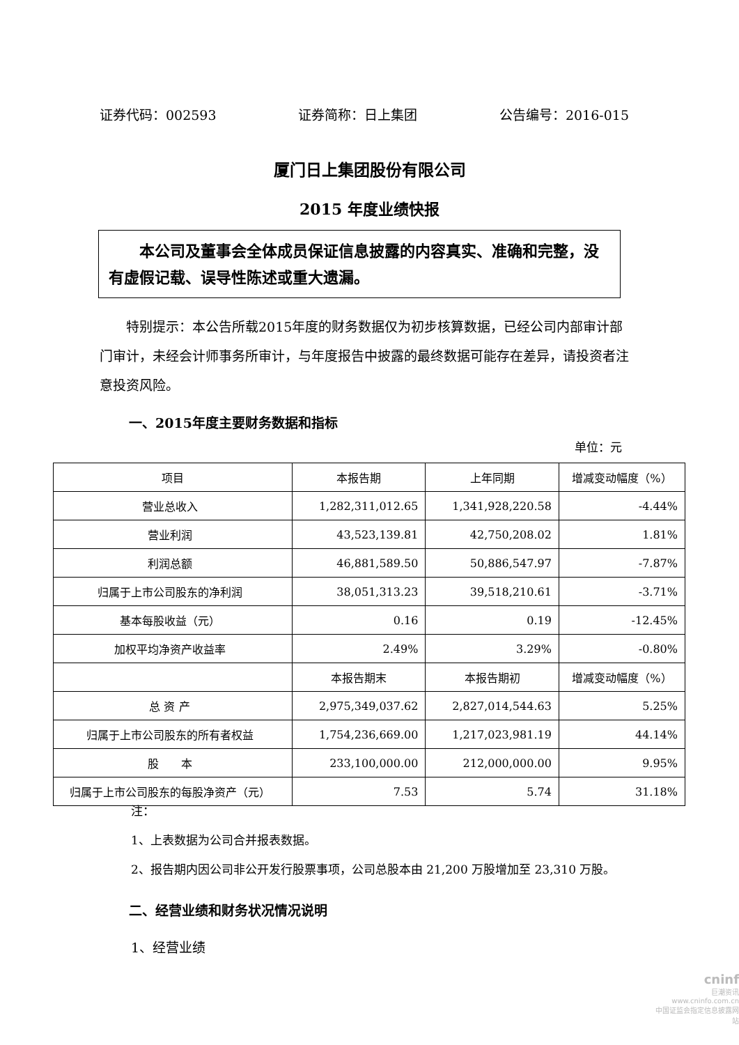证券代码：002593 证券简称：日上集团 公告编号：2016-015
厦门日上集团股份有限公司
2015 年度业绩快报
本公司及董事会全体成员保证信息披露的内容真实、准确和完整，没有虚假记载、误导性陈述或重大遗漏。
特别提示：本公告所载2015年度的财务数据仅为初步核算数据，已经公司内部审计部门审计，未经会计师事务所审计，与年度报告中披露的最终数据可能存在差异，请投资者注意投资风险。
一、2015年度主要财务数据和指标
单位：元
| 项目 | 本报告期 | 上年同期 | 增减变动幅度（%） |
| --- | --- | --- | --- |
| 营业总收入 | 1,282,311,012.65 | 1,341,928,220.58 | -4.44% |
| 营业利润 | 43,523,139.81 | 42,750,208.02 | 1.81% |
| 利润总额 | 46,881,589.50 | 50,886,547.97 | -7.87% |
| 归属于上市公司股东的净利润 | 38,051,313.23 | 39,518,210.61 | -3.71% |
| 基本每股收益（元） | 0.16 | 0.19 | -12.45% |
| 加权平均净资产收益率 | 2.49% | 3.29% | -0.80% |
| | 本报告期末 | 本报告期初 | 增减变动幅度（%） |
| 总 资 产 | 2,975,349,037.62 | 2,827,014,544.63 | 5.25% |
| 归属于上市公司股东的所有者权益 | 1,754,236,669.00 | 1,217,023,981.19 | 44.14% |
| 股 本 | 233,100,000.00 | 212,000,000.00 | 9.95% |
| 归属于上市公司股东的每股净资产（元） | 7.53 | 5.74 | 31.18% |
注：
1、上表数据为公司合并报表数据。
2、报告期内因公司非公开发行股票事项，公司总股本由 21,200 万股增加至 23,310 万股。
二、经营业绩和财务状况情况说明
1、经营业绩
cninf
巨潮资讯
www.cninfo.com.cn
中国证监会指定信息披露网站